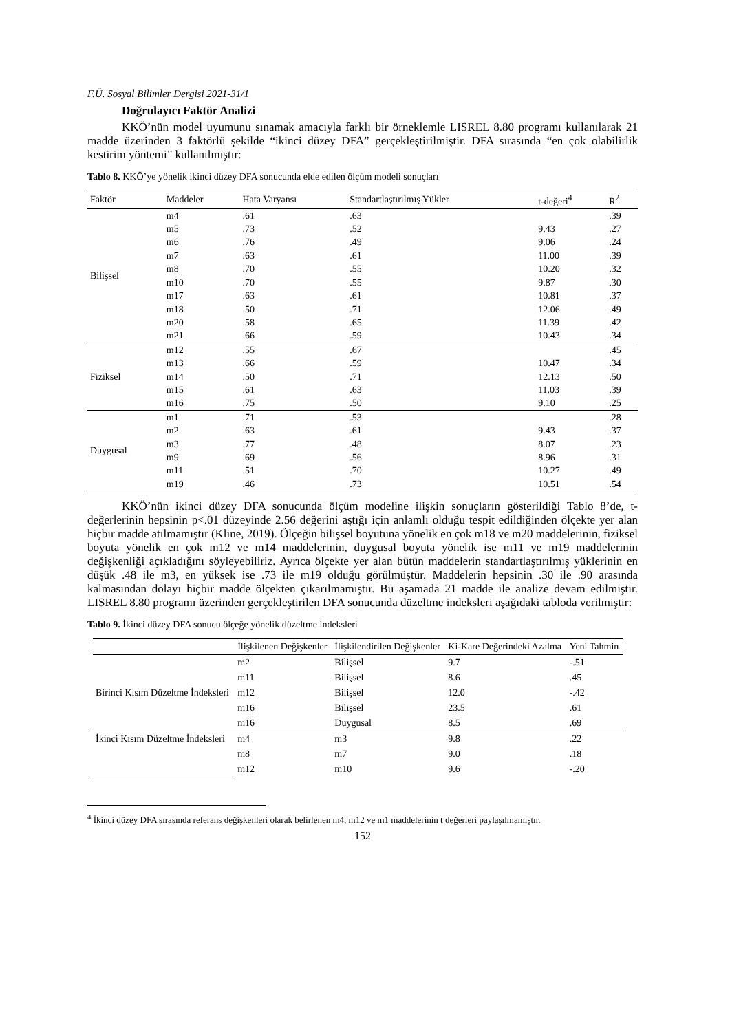F.Ü. Sosyal Bilimler Dergisi 2021-31/1
Doğrulayıcı Faktör Analizi
KKÖ’nün model uyumunu sınamak amacıyla farklı bir örneklemle LISREL 8.80 programı kullanılarak 21 madde üzerinden 3 faktörlü şekilde “ikinci düzey DFA” gerçekleştirilmiştir. DFA sırasında “en çok olabilirlik kestirim yöntemi” kullanılmıştır:
Tablo 8. KKÖ’ye yönelik ikinci düzey DFA sonucunda elde edilen ölçüm modeli sonuçları
| Faktör | Maddeler | Hata Varyansı | Standartlaştırılmış Yükler | t-değeri<sup>4</sup> | R<sup>2</sup> |
| --- | --- | --- | --- | --- | --- |
| Bilişsel | m4 | .61 | .63 | | .39 |
| | m5 | .73 | .52 | 9.43 | .27 |
| | m6 | .76 | .49 | 9.06 | .24 |
| | m7 | .63 | .61 | 11.00 | .39 |
| | m8 | .70 | .55 | 10.20 | .32 |
| | m10 | .70 | .55 | 9.87 | .30 |
| | m17 | .63 | .61 | 10.81 | .37 |
| | m18 | .50 | .71 | 12.06 | .49 |
| | m20 | .58 | .65 | 11.39 | .42 |
| | m21 | .66 | .59 | 10.43 | .34 |
| Fiziksel | m12 | .55 | .67 | | .45 |
| | m13 | .66 | .59 | 10.47 | .34 |
| | m14 | .50 | .71 | 12.13 | .50 |
| | m15 | .61 | .63 | 11.03 | .39 |
| | m16 | .75 | .50 | 9.10 | .25 |
| Duygusal | m1 | .71 | .53 | | .28 |
| | m2 | .63 | .61 | 9.43 | .37 |
| | m3 | .77 | .48 | 8.07 | .23 |
| | m9 | .69 | .56 | 8.96 | .31 |
| | m11 | .51 | .70 | 10.27 | .49 |
| | m19 | .46 | .73 | 10.51 | .54 |
KKÖ’nün ikinci düzey DFA sonucunda ölçüm modeline ilişkin sonuçların gösterildiği Tablo 8’de, t-değerlerinin hepsinin p<.01 düzeyinde 2.56 değerini aştığı için anlamlı olduğu tespit edildiğinden ölçekte yer alan hiçbir madde atılmamıştır (Kline, 2019). Ölçeğin bilişsel boyutuna yönelik en çok m18 ve m20 maddelerinin, fiziksel boyuta yönelik en çok m12 ve m14 maddelerinin, duygusal boyuta yönelik ise m11 ve m19 maddelerinin değişkenliği açıkladığını söyleyebiliriz. Ayrıca ölçekte yer alan bütün maddelerin standartlaştırılmış yüklerinin en düşük .48 ile m3, en yüksek ise .73 ile m19 olduğu görülmüştür. Maddelerin hepsinin .30 ile .90 arasında kalmasından dolayı hiçbir madde ölçekten çıkarılmamıştır. Bu aşamada 21 madde ile analize devam edilmiştir. LISREL 8.80 programı üzerinden gerçekleştirilen DFA sonucunda düzeltme indeksleri aşağıdaki tabloda verilmiştir:
Tablo 9. İkinci düzey DFA sonucu ölçeğe yönelik düzeltme indeksleri
| | İlişkilenen Değişkenler | İlişkilendirilen Değişkenler | Ki-Kare Değerindeki Azalma | Yeni Tahmin |
| --- | --- | --- | --- | --- |
| Birinci Kısım Düzeltme İndeksleri | m2 | Bilişsel | 9.7 | -.51 |
| | m11 | Bilişsel | 8.6 | .45 |
| | m12 | Bilişsel | 12.0 | -.42 |
| | m16 | Bilişsel | 23.5 | .61 |
| | m16 | Duygusal | 8.5 | .69 |
| İkinci Kısım Düzeltme İndeksleri | m4 | m3 | 9.8 | .22 |
| | m8 | m7 | 9.0 | .18 |
| | m12 | m10 | 9.6 | -.20 |
<sup>4</sup> İkinci düzey DFA sırasında referans değişkenleri olarak belirlenen m4, m12 ve m1 maddelerinin t değerleri paylaşılmamıştır.
152